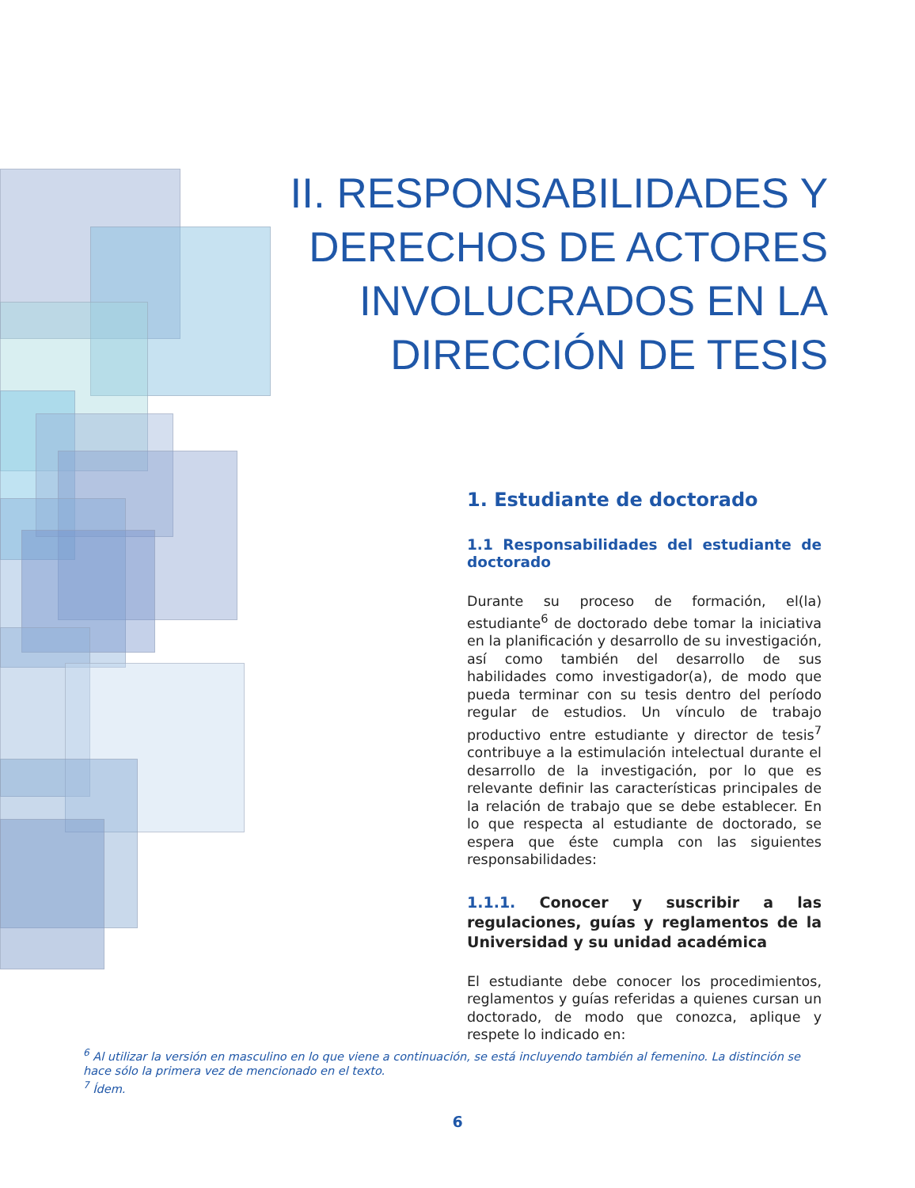II. RESPONSABILIDADES Y DERECHOS DE ACTORES INVOLUCRADOS EN LA DIRECCIÓN DE TESIS
1. Estudiante de doctorado
1.1 Responsabilidades del estudiante de doctorado
Durante su proceso de formación, el(la) estudiante<sup>6</sup> de doctorado debe tomar la iniciativa en la planificación y desarrollo de su investigación, así como también del desarrollo de sus habilidades como investigador(a), de modo que pueda terminar con su tesis dentro del período regular de estudios. Un vínculo de trabajo productivo entre estudiante y director de tesis<sup>7</sup> contribuye a la estimulación intelectual durante el desarrollo de la investigación, por lo que es relevante definir las características principales de la relación de trabajo que se debe establecer. En lo que respecta al estudiante de doctorado, se espera que éste cumpla con las siguientes responsabilidades:
1.1.1. Conocer y suscribir a las regulaciones, guías y reglamentos de la Universidad y su unidad académica
El estudiante debe conocer los procedimientos, reglamentos y guías referidas a quienes cursan un doctorado, de modo que conozca, aplique y respete lo indicado en:
<sup>6</sup> Al utilizar la versión en masculino en lo que viene a continuación, se está incluyendo también al femenino. La distinción se hace sólo la primera vez de mencionado en el texto.
<sup>7</sup> Ídem.
6